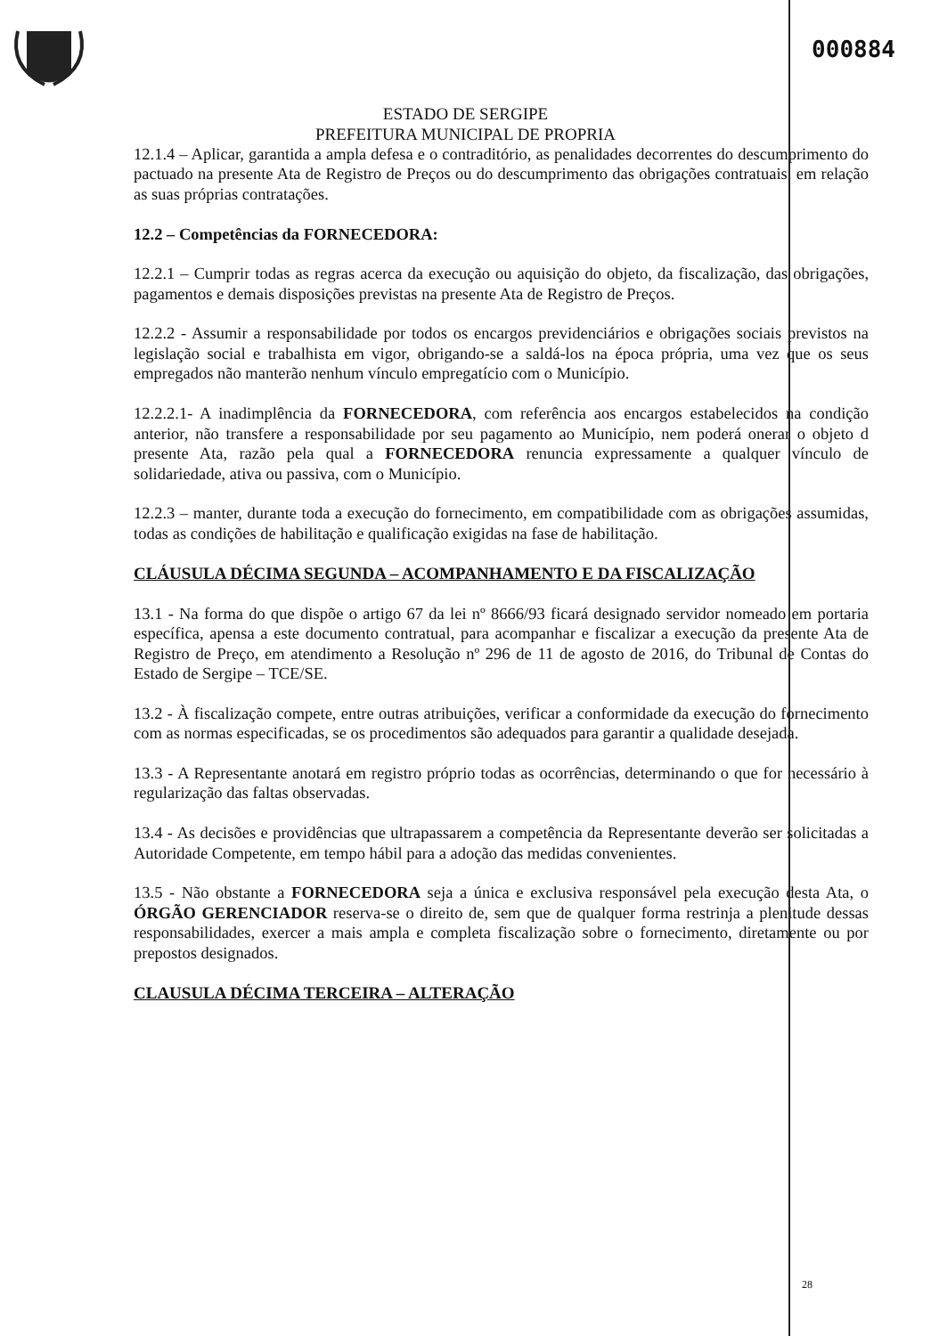000884
ESTADO DE SERGIPE
PREFEITURA MUNICIPAL DE PROPRIA
12.1.4 – Aplicar, garantida a ampla defesa e o contraditório, as penalidades decorrentes do descumprimento do pactuado na presente Ata de Registro de Preços ou do descumprimento das obrigações contratuais, em relação as suas próprias contratações.
12.2 – Competências da FORNECEDORA:
12.2.1 – Cumprir todas as regras acerca da execução ou aquisição do objeto, da fiscalização, das obrigações, pagamentos e demais disposições previstas na presente Ata de Registro de Preços.
12.2.2 - Assumir a responsabilidade por todos os encargos previdenciários e obrigações sociais previstos na legislação social e trabalhista em vigor, obrigando-se a saldá-los na época própria, uma vez que os seus empregados não manterão nenhum vínculo empregatício com o Município.
12.2.2.1- A inadimplência da FORNECEDORA, com referência aos encargos estabelecidos na condição anterior, não transfere a responsabilidade por seu pagamento ao Município, nem poderá onerar o objeto d presente Ata, razão pela qual a FORNECEDORA renuncia expressamente a qualquer vínculo de solidariedade, ativa ou passiva, com o Município.
12.2.3 – manter, durante toda a execução do fornecimento, em compatibilidade com as obrigações assumidas, todas as condições de habilitação e qualificação exigidas na fase de habilitação.
CLÁUSULA DÉCIMA SEGUNDA – ACOMPANHAMENTO E DA FISCALIZAÇÃO
13.1 - Na forma do que dispõe o artigo 67 da lei nº 8666/93 ficará designado servidor nomeado em portaria específica, apensa a este documento contratual, para acompanhar e fiscalizar a execução da presente Ata de Registro de Preço, em atendimento a Resolução nº 296 de 11 de agosto de 2016, do Tribunal de Contas do Estado de Sergipe – TCE/SE.
13.2 - À fiscalização compete, entre outras atribuições, verificar a conformidade da execução do fornecimento com as normas especificadas, se os procedimentos são adequados para garantir a qualidade desejada.
13.3 - A Representante anotará em registro próprio todas as ocorrências, determinando o que for necessário à regularização das faltas observadas.
13.4 - As decisões e providências que ultrapassarem a competência da Representante deverão ser solicitadas a Autoridade Competente, em tempo hábil para a adoção das medidas convenientes.
13.5 - Não obstante a FORNECEDORA seja a única e exclusiva responsável pela execução desta Ata, o ÓRGÃO GERENCIADOR reserva-se o direito de, sem que de qualquer forma restrinja a plenitude dessas responsabilidades, exercer a mais ampla e completa fiscalização sobre o fornecimento, diretamente ou por prepostos designados.
CLAUSULA DÉCIMA TERCEIRA – ALTERAÇÃO
28